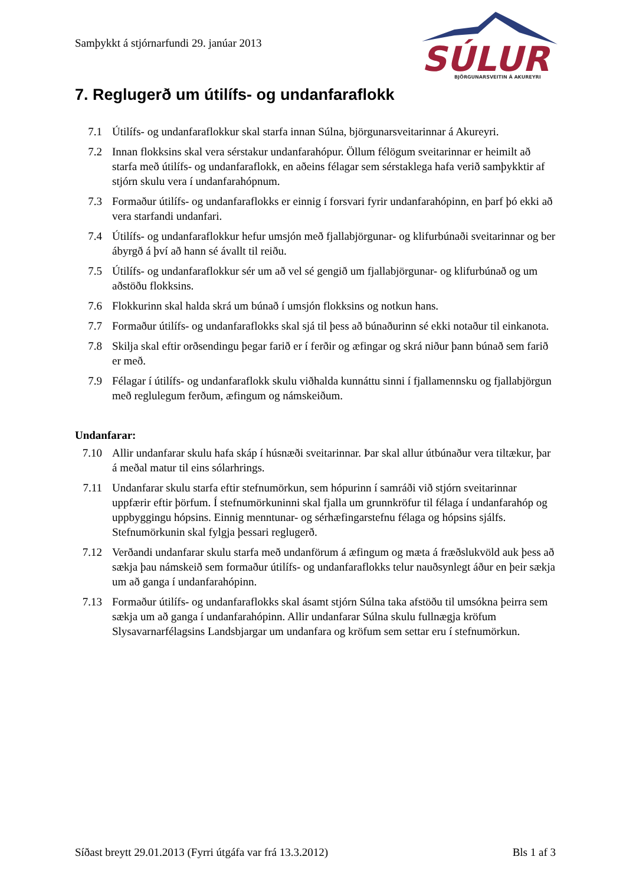Samþykkt á stjórnarfundi 29. janúar 2013
SÚLUR
BJÖRGUNARSVEITIN Á AKUREYRI
7. Reglugerð um útilífs- og undanfaraflokk
7.1 Útilífs- og undanfaraflokkur skal starfa innan Súlna, björgunarsveitarinnar á Akureyri.
7.2 Innan flokksins skal vera sérstakur undanfarahópur. Öllum félögum sveitarinnar er heimilt að starfa með útilífs- og undanfaraflokk, en aðeins félagar sem sérstaklega hafa verið samþykktir af stjórn skulu vera í undanfarahópnum.
7.3 Formaður útilífs- og undanfaraflokks er einnig í forsvari fyrir undanfarahópinn, en þarf þó ekki að vera starfandi undanfari.
7.4 Útilífs- og undanfaraflokkur hefur umsjón með fjallabjörgunar- og klifurbúnaði sveitarinnar og ber ábyrgð á því að hann sé ávallt til reiðu.
7.5 Útilífs- og undanfaraflokkur sér um að vel sé gengið um fjallabjörgunar- og klifurbúnað og um aðstöðu flokksins.
7.6 Flokkurinn skal halda skrá um búnað í umsjón flokksins og notkun hans.
7.7 Formaður útilífs- og undanfaraflokks skal sjá til þess að búnaðurinn sé ekki notaður til einkanota.
7.8 Skilja skal eftir orðsendingu þegar farið er í ferðir og æfingar og skrá niður þann búnað sem farið er með.
7.9 Félagar í útilífs- og undanfaraflokk skulu viðhalda kunnáttu sinni í fjallamennsku og fjallabjörgun með reglulegum ferðum, æfingum og námskeiðum.
Undanfarar:
7.10 Allir undanfarar skulu hafa skáp í húsnæði sveitarinnar. Þar skal allur útbúnaður vera tiltækur, þar á meðal matur til eins sólarhrings.
7.11 Undanfarar skulu starfa eftir stefnumörkun, sem hópurinn í samráði við stjórn sveitarinnar uppfærir eftir þörfum. Í stefnumörkuninni skal fjalla um grunnkröfur til félaga í undanfarahóp og uppbyggingu hópsins. Einnig menntunar- og sérhæfingarstefnu félaga og hópsins sjálfs. Stefnumörkunin skal fylgja þessari reglugerð.
7.12 Verðandi undanfarar skulu starfa með undanförum á æfingum og mæta á fræðslukvöld auk þess að sækja þau námskeið sem formaður útilífs- og undanfaraflokks telur nauðsynlegt áður en þeir sækja um að ganga í undanfarahópinn.
7.13 Formaður útilífs- og undanfaraflokks skal ásamt stjórn Súlna taka afstöðu til umsókna þeirra sem sækja um að ganga í undanfarahópinn. Allir undanfarar Súlna skulu fullnægja kröfum Slysavarnarfélagsins Landsbjargar um undanfara og kröfum sem settar eru í stefnumörkun.
Síðast breytt 29.01.2013 (Fyrri útgáfa var frá 13.3.2012) Bls 1 af 3